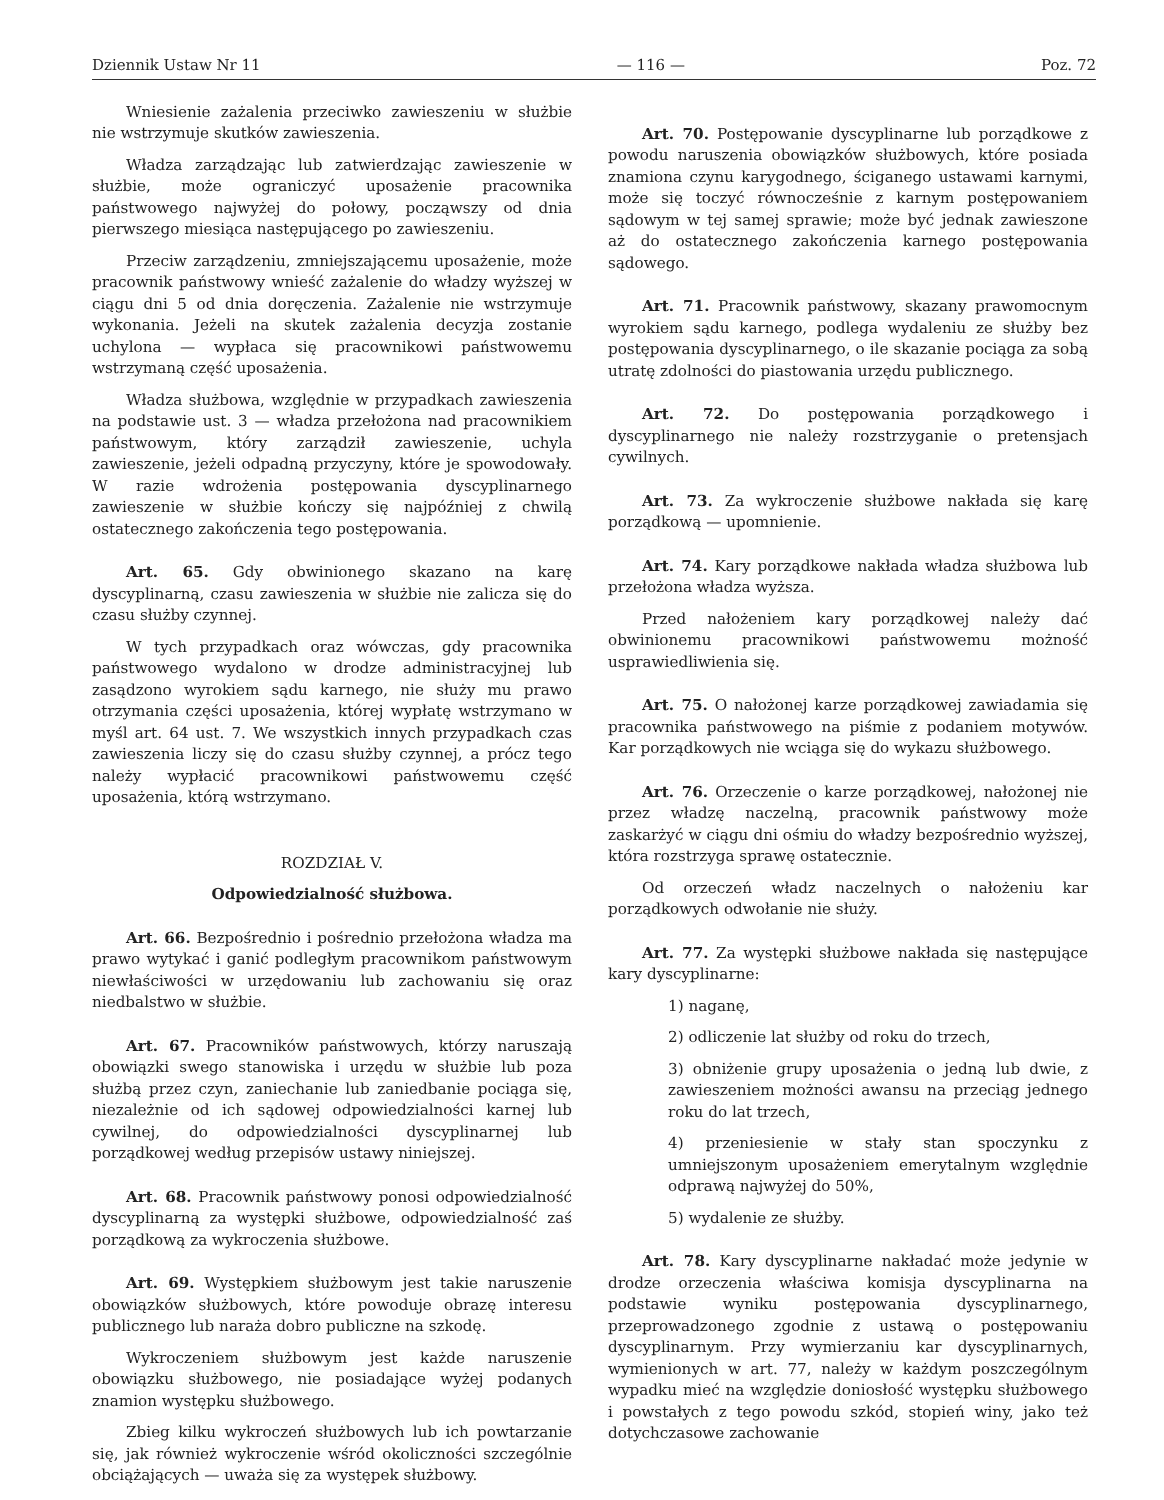Dziennik Ustaw Nr 11 — 116 — Poz. 72
Wniesienie zażalenia przeciwko zawieszeniu w służbie nie wstrzymuje skutków zawieszenia.
Władza zarządzając lub zatwierdzając zawieszenie w służbie, może ograniczyć uposażenie pracownika państwowego najwyżej do połowy, począwszy od dnia pierwszego miesiąca następującego po zawieszeniu.
Przeciw zarządzeniu, zmniejszającemu uposażenie, może pracownik państwowy wnieść zażalenie do władzy wyższej w ciągu dni 5 od dnia doręczenia. Zażalenie nie wstrzymuje wykonania. Jeżeli na skutek zażalenia decyzja zostanie uchylona — wypłaca się pracownikowi państwowemu wstrzymaną część uposażenia.
Władza służbowa, względnie w przypadkach zawieszenia na podstawie ust. 3 — władza przełożona nad pracownikiem państwowym, który zarządził zawieszenie, uchyla zawieszenie, jeżeli odpadną przyczyny, które je spowodowały. W razie wdrożenia postępowania dyscyplinarnego zawieszenie w służbie kończy się najpóźniej z chwilą ostatecznego zakończenia tego postępowania.
Art. 65. Gdy obwinionego skazano na karę dyscyplinarną, czasu zawieszenia w służbie nie zalicza się do czasu służby czynnej.
W tych przypadkach oraz wówczas, gdy pracownika państwowego wydalono w drodze administracyjnej lub zasądzono wyrokiem sądu karnego, nie służy mu prawo otrzymania części uposażenia, której wypłatę wstrzymano w myśl art. 64 ust. 7. We wszystkich innych przypadkach czas zawieszenia liczy się do czasu służby czynnej, a prócz tego należy wypłacić pracownikowi państwowemu część uposażenia, którą wstrzymano.
ROZDZIAŁ V.
Odpowiedzialność służbowa.
Art. 66. Bezpośrednio i pośrednio przełożona władza ma prawo wytykać i ganić podległym pracownikom państwowym niewłaściwości w urzędowaniu lub zachowaniu się oraz niedbalstwo w służbie.
Art. 67. Pracowników państwowych, którzy naruszają obowiązki swego stanowiska i urzędu w służbie lub poza służbą przez czyn, zaniechanie lub zaniedbanie pociąga się, niezależnie od ich sądowej odpowiedzialności karnej lub cywilnej, do odpowiedzialności dyscyplinarnej lub porządkowej według przepisów ustawy niniejszej.
Art. 68. Pracownik państwowy ponosi odpowiedzialność dyscyplinarną za występki służbowe, odpowiedzialność zaś porządkową za wykroczenia służbowe.
Art. 69. Występkiem służbowym jest takie naruszenie obowiązków służbowych, które powoduje obrazę interesu publicznego lub naraża dobro publiczne na szkodę.
Wykroczeniem służbowym jest każde naruszenie obowiązku służbowego, nie posiadające wyżej podanych znamion występku służbowego.
Zbieg kilku wykroczeń służbowych lub ich powtarzanie się, jak również wykroczenie wśród okoliczności szczególnie obciążających — uważa się za występek służbowy.
Art. 70. Postępowanie dyscyplinarne lub porządkowe z powodu naruszenia obowiązków służbowych, które posiada znamiona czynu karygodnego, ściganego ustawami karnymi, może się toczyć równocześnie z karnym postępowaniem sądowym w tej samej sprawie; może być jednak zawieszone aż do ostatecznego zakończenia karnego postępowania sądowego.
Art. 71. Pracownik państwowy, skazany prawomocnym wyrokiem sądu karnego, podlega wydaleniu ze służby bez postępowania dyscyplinarnego, o ile skazanie pociąga za sobą utratę zdolności do piastowania urzędu publicznego.
Art. 72. Do postępowania porządkowego i dyscyplinarnego nie należy rozstrzyganie o pretensjach cywilnych.
Art. 73. Za wykroczenie służbowe nakłada się karę porządkową — upomnienie.
Art. 74. Kary porządkowe nakłada władza służbowa lub przełożona władza wyższa.
Przed nałożeniem kary porządkowej należy dać obwinionemu pracownikowi państwowemu możność usprawiedliwienia się.
Art. 75. O nałożonej karze porządkowej zawiadamia się pracownika państwowego na piśmie z podaniem motywów. Kar porządkowych nie wciąga się do wykazu służbowego.
Art. 76. Orzeczenie o karze porządkowej, nałożonej nie przez władzę naczelną, pracownik państwowy może zaskarżyć w ciągu dni ośmiu do władzy bezpośrednio wyższej, która rozstrzyga sprawę ostatecznie.
Od orzeczeń władz naczelnych o nałożeniu kar porządkowych odwołanie nie służy.
Art. 77. Za występki służbowe nakłada się następujące kary dyscyplinarne:
1) naganę,
2) odliczenie lat służby od roku do trzech,
3) obniżenie grupy uposażenia o jedną lub dwie, z zawieszeniem możności awansu na przeciąg jednego roku do lat trzech,
4) przeniesienie w stały stan spoczynku z umniejszonym uposażeniem emerytalnym względnie odprawą najwyżej do 50%,
5) wydalenie ze służby.
Art. 78. Kary dyscyplinarne nakładać może jedynie w drodze orzeczenia właściwa komisja dyscyplinarna na podstawie wyniku postępowania dyscyplinarnego, przeprowadzonego zgodnie z ustawą o postępowaniu dyscyplinarnym. Przy wymierzaniu kar dyscyplinarnych, wymienionych w art. 77, należy w każdym poszczególnym wypadku mieć na względzie doniosłość występku służbowego i powstałych z tego powodu szkód, stopień winy, jako też dotychczasowe zachowanie